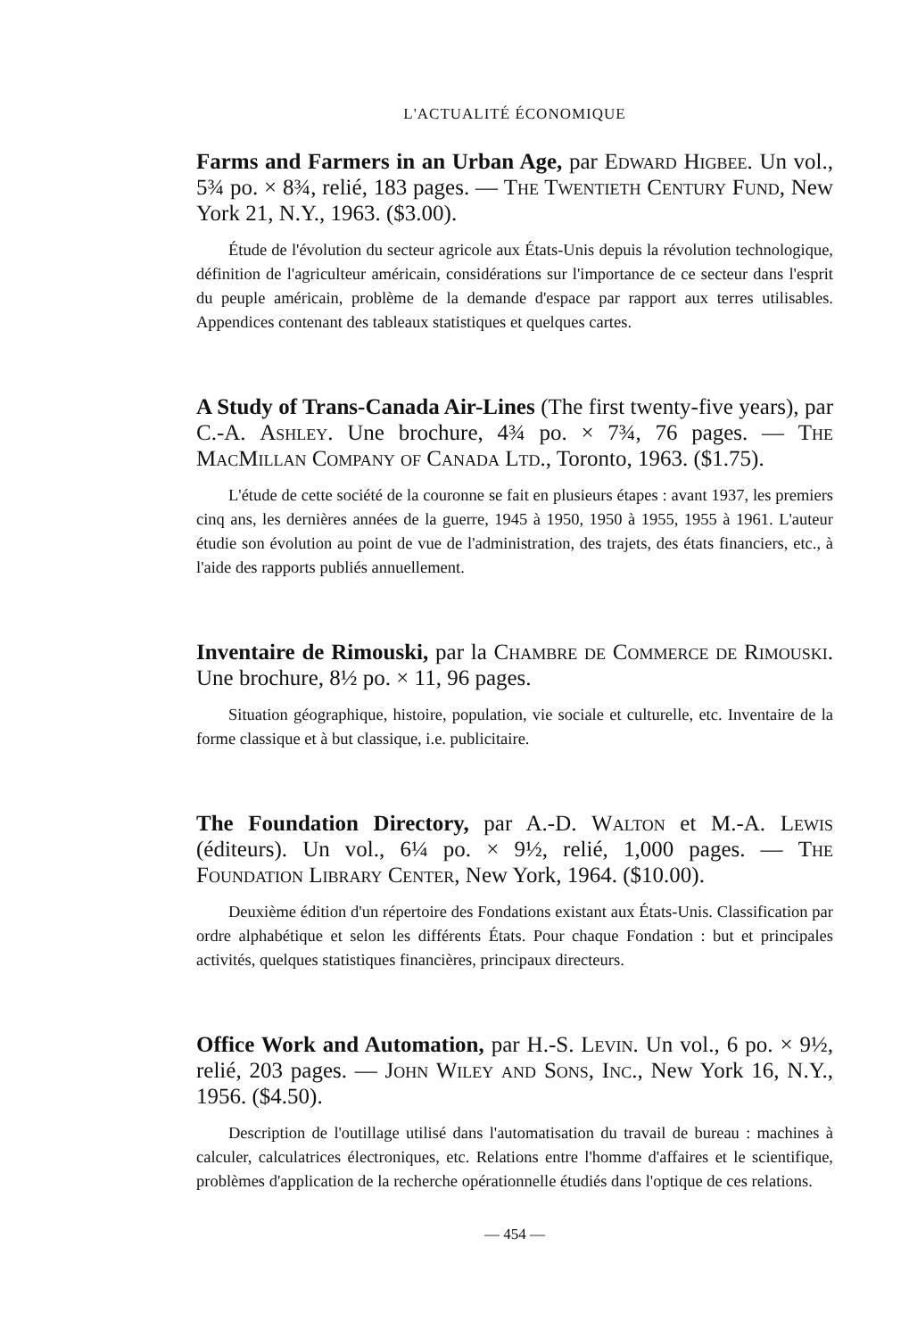L'ACTUALITÉ ÉCONOMIQUE
Farms and Farmers in an Urban Age, par Edward Higbee. Un vol., 5¾ po. × 8¾, relié, 183 pages. — The Twentieth Century Fund, New York 21, N.Y., 1963. ($3.00).
Étude de l'évolution du secteur agricole aux États-Unis depuis la révolution technologique, définition de l'agriculteur américain, considérations sur l'importance de ce secteur dans l'esprit du peuple américain, problème de la demande d'espace par rapport aux terres utilisables. Appendices contenant des tableaux statistiques et quelques cartes.
A Study of Trans-Canada Air-Lines (The first twenty-five years), par C.-A. Ashley. Une brochure, 4¾ po. × 7¾, 76 pages. — The MacMillan Company of Canada Ltd., Toronto, 1963. ($1.75).
L'étude de cette société de la couronne se fait en plusieurs étapes : avant 1937, les premiers cinq ans, les dernières années de la guerre, 1945 à 1950, 1950 à 1955, 1955 à 1961. L'auteur étudie son évolution au point de vue de l'administration, des trajets, des états financiers, etc., à l'aide des rapports publiés annuellement.
Inventaire de Rimouski, par la Chambre de Commerce de Rimouski. Une brochure, 8½ po. × 11, 96 pages.
Situation géographique, histoire, population, vie sociale et culturelle, etc. Inventaire de la forme classique et à but classique, i.e. publicitaire.
The Foundation Directory, par A.-D. Walton et M.-A. Lewis (éditeurs). Un vol., 6¼ po. × 9½, relié, 1,000 pages. — The Foundation Library Center, New York, 1964. ($10.00).
Deuxième édition d'un répertoire des Fondations existant aux États-Unis. Classification par ordre alphabétique et selon les différents États. Pour chaque Fondation : but et principales activités, quelques statistiques financières, principaux directeurs.
Office Work and Automation, par H.-S. Levin. Un vol., 6 po. × 9½, relié, 203 pages. — John Wiley and Sons, Inc., New York 16, N.Y., 1956. ($4.50).
Description de l'outillage utilisé dans l'automatisation du travail de bureau : machines à calculer, calculatrices électroniques, etc. Relations entre l'homme d'affaires et le scientifique, problèmes d'application de la recherche opérationnelle étudiés dans l'optique de ces relations.
— 454 —